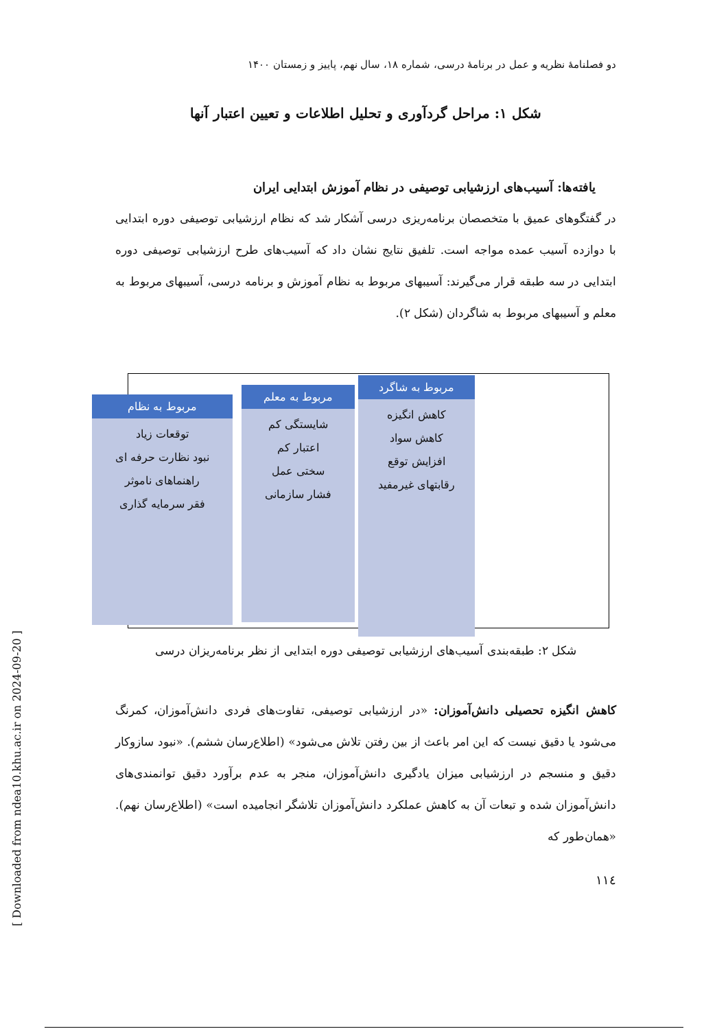[ Downloaded from ndea10.khu.ac.ir on 2024-09-20 ]
دو فصلنامهٔ نظریه و عمل در برنامهٔ درسی، شماره ۱۸، سال نهم، پاییز و زمستان ۱۴۰۰
شکل ۱: مراحل گردآوری و تحلیل اطلاعات و تعیین اعتبار آنها
یافته‌ها: آسیب‌های ارزشیابی توصیفی در نظام آموزش ابتدایی ایران
در گفتگوهای عمیق با متخصصان برنامه‌ریزی درسی آشکار شد که نظام ارزشیابی توصیفی دوره ابتدایی با دوازده آسیب عمده مواجه است. تلفیق نتایج نشان داد که آسیب‌های طرح ارزشیابی توصیفی دوره ابتدایی در سه طبقه قرار می‌گیرند: آسیبهای مربوط به نظام آموزش و برنامه درسی، آسیبهای مربوط به معلم و آسیبهای مربوط به شاگردان (شکل ۲).
مربوط به شاگرد
کاهش انگیزه
کاهش سواد
افزایش توقع
رقابتهای غیرمفید
مربوط به معلم
شایستگی کم
اعتبار کم
سختی عمل
فشار سازمانی
مربوط به نظام
توقعات زیاد
نبود نظارت حرفه ای
راهنماهای ناموثر
فقر سرمایه گذاری
شکل ۲: طبقه‌بندی آسیب‌های ارزشیابی توصیفی دوره ابتدایی از نظر برنامه‌ریزان درسی
کاهش انگیزه تحصیلی دانش‌آموزان: «در ارزشیابی توصیفی، تفاوت‌های فردی دانش‌آموزان، کمرنگ می‌شود یا دقیق نیست که این امر باعث از بین رفتن تلاش می‌شود» (اطلاع‌رسان ششم). «نبود سازوکار دقیق و منسجم در ارزشیابی میزان یادگیری دانش‌آموزان، منجر به عدم برآورد دقیق توانمندی‌های دانش‌آموزان شده و تبعات آن به کاهش عملکرد دانش‌آموزان تلاشگر انجامیده است» (اطلاع‌رسان نهم). «همان‌طور که
۱۱٤